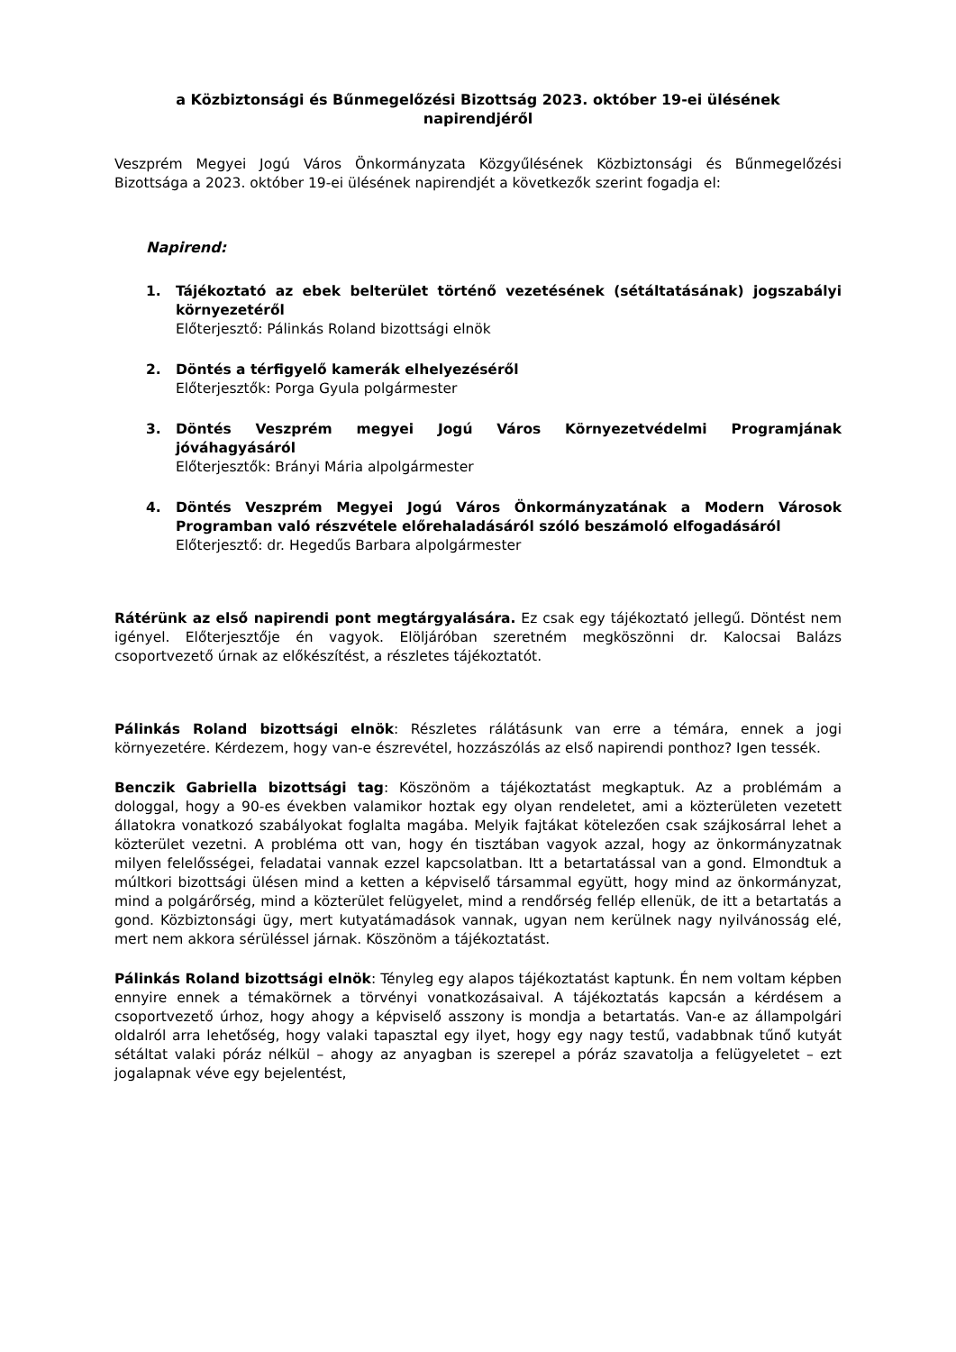a Közbiztonsági és Bűnmegelőzési Bizottság 2023. október 19-ei ülésének
napirendjéről
Veszprém Megyei Jogú Város Önkormányzata Közgyűlésének Közbiztonsági és Bűnmegelőzési Bizottsága a 2023. október 19-ei ülésének napirendjét a következők szerint fogadja el:
Napirend:
1. Tájékoztató az ebek belterület történő vezetésének (sétáltatásának) jogszabályi környezetéről
Előterjesztő: Pálinkás Roland bizottsági elnök
2. Döntés a térfigyelő kamerák elhelyezéséről
Előterjesztők: Porga Gyula polgármester
3. Döntés Veszprém megyei Jogú Város Környezetvédelmi Programjának jóváhagyásáról
Előterjesztők: Brányi Mária alpolgármester
4. Döntés Veszprém Megyei Jogú Város Önkormányzatának a Modern Városok Programban való részvétele előrehaladásáról szóló beszámoló elfogadásáról
Előterjesztő: dr. Hegedűs Barbara alpolgármester
Rátérünk az első napirendi pont megtárgyalására. Ez csak egy tájékoztató jellegű. Döntést nem igényel. Előterjesztője én vagyok. Elöljáróban szeretném megköszönni dr. Kalocsai Balázs csoportvezető úrnak az előkészítést, a részletes tájékoztatót.
Pálinkás Roland bizottsági elnök: Részletes rálátásunk van erre a témára, ennek a jogi környezetére. Kérdezem, hogy van-e észrevétel, hozzászólás az első napirendi ponthoz? Igen tessék.
Benczik Gabriella bizottsági tag: Köszönöm a tájékoztatást megkaptuk. Az a problémám a dologgal, hogy a 90-es években valamikor hoztak egy olyan rendeletet, ami a közterületen vezetett állatokra vonatkozó szabályokat foglalta magába. Melyik fajtákat kötelezően csak szájkosárral lehet a közterület vezetni. A probléma ott van, hogy én tisztában vagyok azzal, hogy az önkormányzatnak milyen felelősségei, feladatai vannak ezzel kapcsolatban. Itt a betartatással van a gond. Elmondtuk a múltkori bizottsági ülésen mind a ketten a képviselő társammal együtt, hogy mind az önkormányzat, mind a polgárőrség, mind a közterület felügyelet, mind a rendőrség fellép ellenük, de itt a betartatás a gond. Közbiztonsági ügy, mert kutyatámadások vannak, ugyan nem kerülnek nagy nyilvánosság elé, mert nem akkora sérüléssel járnak. Köszönöm a tájékoztatást.
Pálinkás Roland bizottsági elnök: Tényleg egy alapos tájékoztatást kaptunk. Én nem voltam képben ennyire ennek a témakörnek a törvényi vonatkozásaival. A tájékoztatás kapcsán a kérdésem a csoportvezető úrhoz, hogy ahogy a képviselő asszony is mondja a betartatás. Van-e az állampolgári oldalról arra lehetőség, hogy valaki tapasztal egy ilyet, hogy egy nagy testű, vadabbnak tűnő kutyát sétáltat valaki póráz nélkül – ahogy az anyagban is szerepel a póráz szavatolja a felügyeletet – ezt jogalapnak véve egy bejelentést,